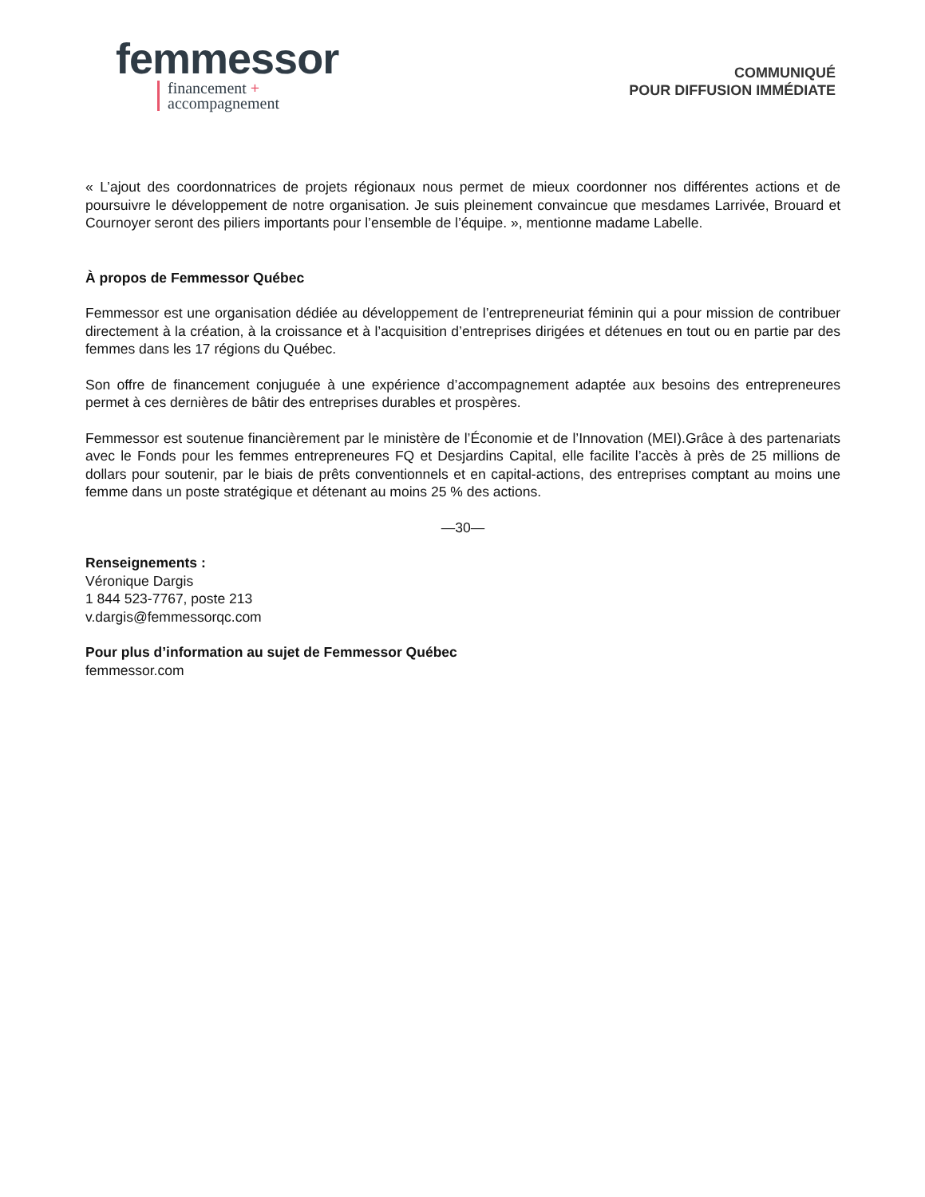femmessor
financement +
accompagnement
COMMUNIQUÉ
POUR DIFFUSION IMMÉDIATE
« L’ajout des coordonnatrices de projets régionaux nous permet de mieux coordonner nos différentes actions et de poursuivre le développement de notre organisation. Je suis pleinement convaincue que mesdames Larrivée, Brouard et Cournoyer seront des piliers importants pour l’ensemble de l’équipe. », mentionne madame Labelle.
À propos de Femmessor Québec
Femmessor est une organisation dédiée au développement de l’entrepreneuriat féminin qui a pour mission de contribuer directement à la création, à la croissance et à l’acquisition d’entreprises dirigées et détenues en tout ou en partie par des femmes dans les 17 régions du Québec.
Son offre de financement conjuguée à une expérience d’accompagnement adaptée aux besoins des entrepreneures permet à ces dernières de bâtir des entreprises durables et prospères.
Femmessor est soutenue financièrement par le ministère de l’Économie et de l’Innovation (MEI).Grâce à des partenariats avec le Fonds pour les femmes entrepreneures FQ et Desjardins Capital, elle facilite l’accès à près de 25 millions de dollars pour soutenir, par le biais de prêts conventionnels et en capital-actions, des entreprises comptant au moins une femme dans un poste stratégique et détenant au moins 25 % des actions.
—30—
Renseignements :
Véronique Dargis
1 844 523-7767, poste 213
v.dargis@femmessorqc.com
Pour plus d’information au sujet de Femmessor Québec
femmessor.com